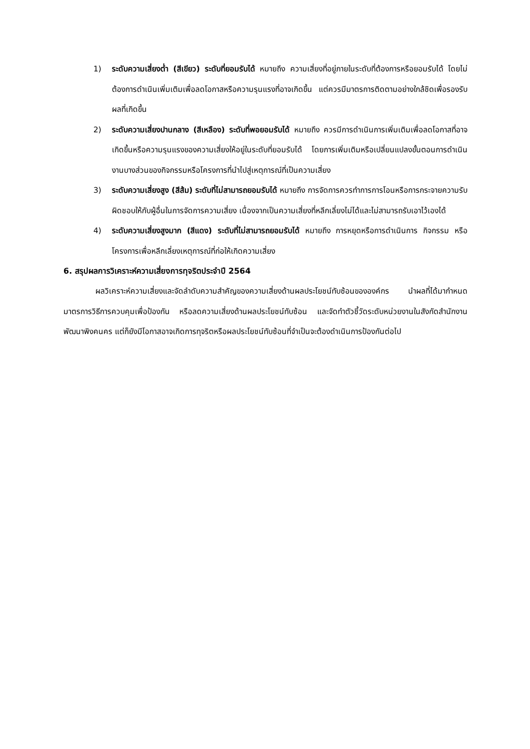1) ระดับความเสี่ยงต่ำ (สีเขียว) ระดับที่ยอมรับได้ หมายถึง ความเสี่ยงที่อยู่ภายในระดับที่ต้องการหรือยอมรับได้ โดยไม่ต้องการดำเนินเพิ่มเติมเพื่อลดโอกาสหรือความรุนแรงที่อาจเกิดขึ้น แต่ควรมีมาตรการติดตามอย่างใกล้ชิดเพื่อรองรับผลที่เกิดขึ้น
2) ระดับความเสี่ยงปานกลาง (สีเหลือง) ระดับที่พอยอมรับได้ หมายถึง ควรมีการดำเนินการเพิ่มเติมเพื่อลดโอกาสที่อาจเกิดขึ้นหรือความรุนแรงของความเสี่ยงให้อยู่ในระดับที่ยอมรับได้ โดยการเพิ่มเติมหรือเปลี่ยนแปลงขั้นตอนการดำเนินงานบางส่วนของกิจกรรมหรือโครงการที่นำไปสู่เหตุการณ์ที่เป็นความเสี่ยง
3) ระดับความเสี่ยงสูง (สีส้ม) ระดับที่ไม่สามารถยอมรับได้ หมายถึง การจัดการควรทำการการโอนหรือการกระจายความรับผิดชอบให้กับผู้อื่นในการจัดการความเสี่ยง เนื่องจากเป็นความเสี่ยงที่หลีกเลี่ยงไม่ได้และไม่สามารถรับเอาไว้เองได้
4) ระดับความเสี่ยงสูงมาก (สีแดง) ระดับที่ไม่สามารถยอมรับได้ หมายถึง การหยุดหรือการดำเนินการ กิจกรรม หรือโครงการเพื่อหลีกเลี่ยงเหตุการณ์ที่ก่อให้เกิดความเสี่ยง
6. สรุปผลการวิเคราะห์ความเสี่ยงการทุจริตประจำปี 2564
ผลวิเคราะห์ความเสี่ยงและจัดลำดับความสำคัญของความเสี่ยงด้านผลประโยชน์ทับซ้อนขององค์กร นำผลที่ได้มากำหนดมาตรการวิธีการควบคุมเพื่อป้องกัน หรือลดความเสี่ยงด้านผลประโยชน์ทับซ้อน และจัดทำตัวชี้วัดระดับหน่วยงานในสังกัดสำนักงานพัฒนาพิงคนคร แต่ก็ยังมีโอกาสอาจเกิดการทุจริตหรือผลประโยชน์ทับซ้อนที่จำเป็นจะต้องดำเนินการป้องกันต่อไป